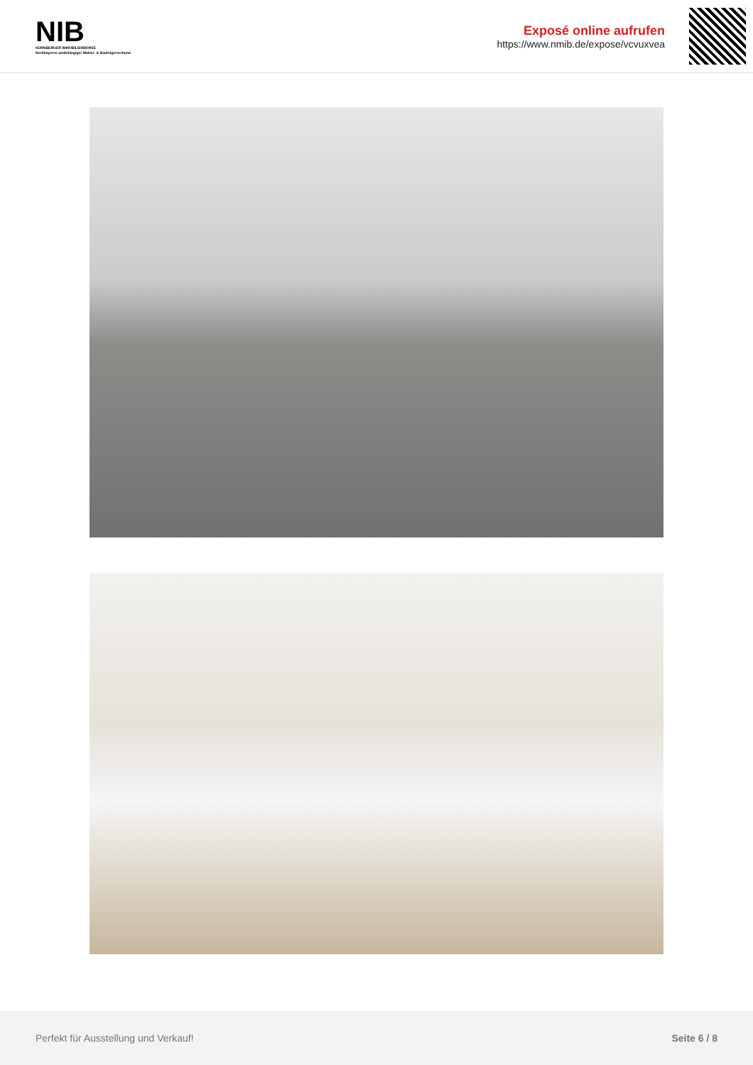NIB
NÜRNBERGER IMMOBILIENBÖRSE
Nordbayerns unabhängiger Makler- & Bauträgerverbund
Exposé online aufrufen
https://www.nmib.de/expose/vcvuxvea
Perfekt für Ausstellung und Verkauf! Seite 6 / 8